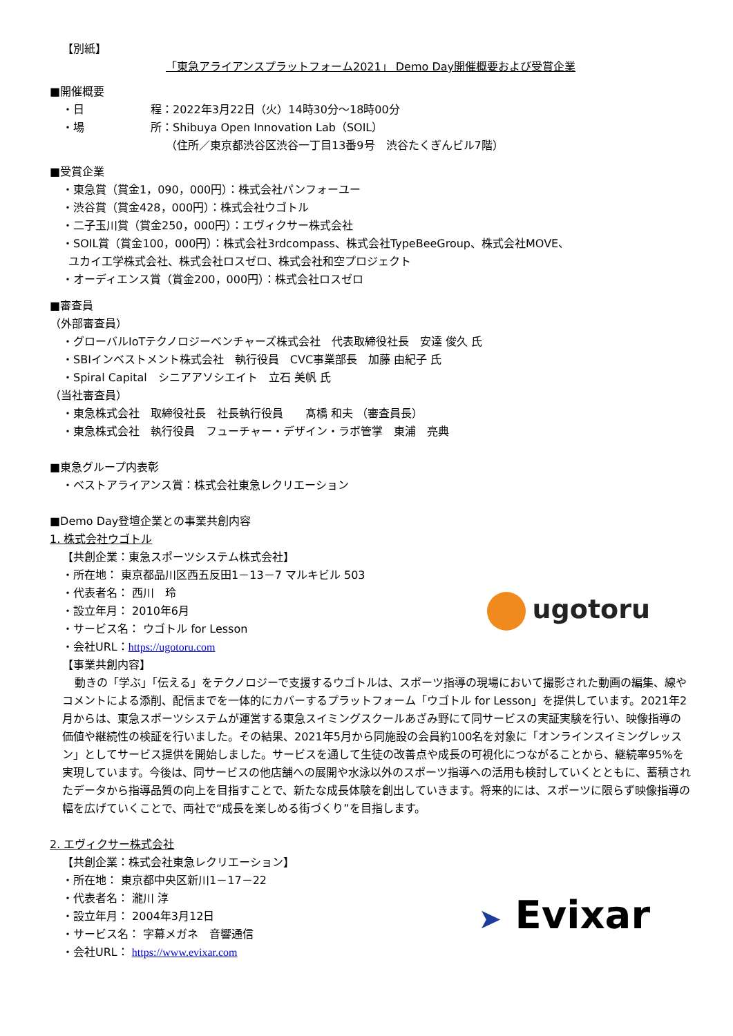【別紙】
「東急アライアンスプラットフォーム2021」 Demo Day開催概要および受賞企業
■開催概要
・日　　　　　　程：2022年3月22日（火）14時30分～18時00分
・場　　　　　　所：Shibuya Open Innovation Lab（SOIL）
（住所／東京都渋谷区渋谷一丁目13番9号　渋谷たくぎんビル7階）
■受賞企業
・東急賞（賞金1，090，000円）：株式会社パンフォーユー
・渋谷賞（賞金428，000円）：株式会社ウゴトル
・二子玉川賞（賞金250，000円）：エヴィクサー株式会社
・SOIL賞（賞金100，000円）：株式会社3rdcompass、株式会社TypeBeeGroup、株式会社MOVE、
ユカイ工学株式会社、株式会社ロスゼロ、株式会社和空プロジェクト
・オーディエンス賞（賞金200，000円）：株式会社ロスゼロ
■審査員
（外部審査員）
・グローバルIoTテクノロジーベンチャーズ株式会社　代表取締役社長　安達 俊久 氏
・SBIインベストメント株式会社　執行役員　CVC事業部長　加藤 由紀子 氏
・Spiral Capital　シニアアソシエイト　立石 美帆 氏
（当社審査員）
・東急株式会社　取締役社長　社長執行役員　　髙橋 和夫 （審査員長）
・東急株式会社　執行役員　フューチャー・デザイン・ラボ管掌　東浦　亮典
■東急グループ内表彰
・ベストアライアンス賞：株式会社東急レクリエーション
■Demo Day登壇企業との事業共創内容
1. 株式会社ウゴトル
【共創企業：東急スポーツシステム株式会社】
・所在地： 東京都品川区西五反田1－13－7 マルキビル 503
・代表者名： 西川　玲
・設立年月： 2010年6月
・サービス名： ウゴトル for Lesson
・会社URL：https://ugotoru.com
ugotoru
【事業共創内容】
動きの「学ぶ」「伝える」をテクノロジーで支援するウゴトルは、スポーツ指導の現場において撮影された動画の編集、線やコメントによる添削、配信までを一体的にカバーするプラットフォーム「ウゴトル for Lesson」を提供しています。2021年2月からは、東急スポーツシステムが運営する東急スイミングスクールあざみ野にて同サービスの実証実験を行い、映像指導の価値や継続性の検証を行いました。その結果、2021年5月から同施設の会員約100名を対象に「オンラインスイミングレッスン」としてサービス提供を開始しました。サービスを通して生徒の改善点や成長の可視化につながることから、継続率95%を実現しています。今後は、同サービスの他店舗への展開や水泳以外のスポーツ指導への活用も検討していくとともに、蓄積されたデータから指導品質の向上を目指すことで、新たな成長体験を創出していきます。将来的には、スポーツに限らず映像指導の幅を広げていくことで、両社で“成長を楽しめる街づくり”を目指します。
2. エヴィクサー株式会社
【共創企業：株式会社東急レクリエーション】
・所在地： 東京都中央区新川1－17－22
・代表者名： 瀧川 淳
・設立年月： 2004年3月12日
・サービス名： 字幕メガネ　音響通信
・会社URL： https://www.evixar.com
➤ Evixar